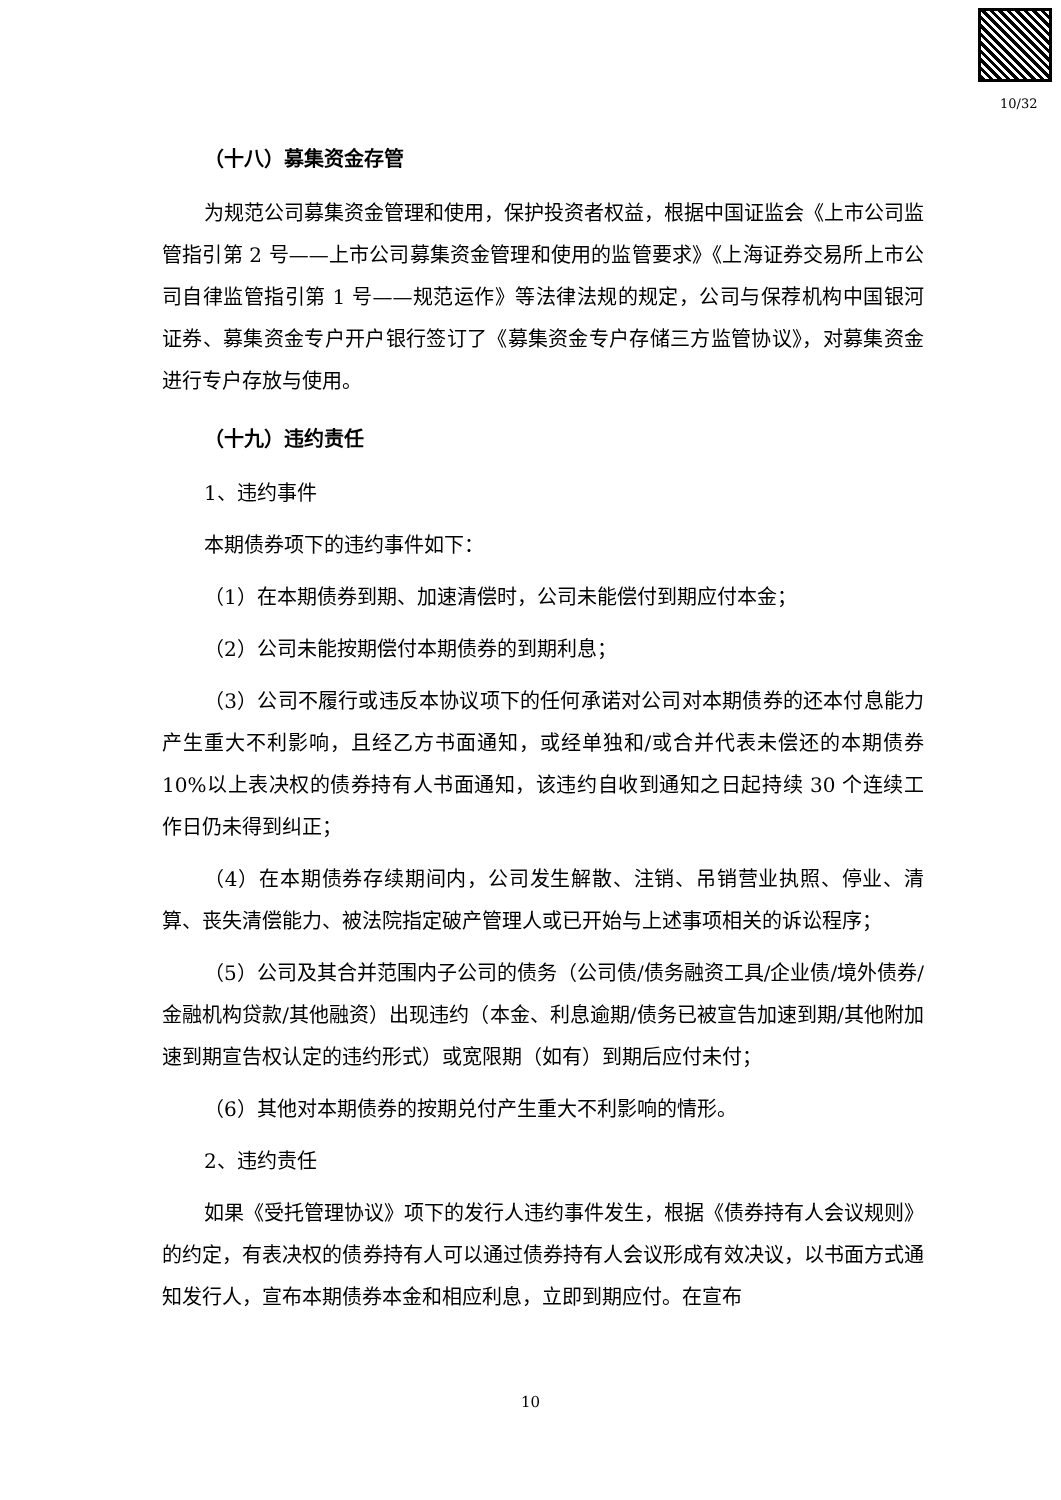10/32
（十八）募集资金存管
为规范公司募集资金管理和使用，保护投资者权益，根据中国证监会《上市公司监管指引第 2 号——上市公司募集资金管理和使用的监管要求》《上海证券交易所上市公司自律监管指引第 1 号——规范运作》等法律法规的规定，公司与保荐机构中国银河证券、募集资金专户开户银行签订了《募集资金专户存储三方监管协议》，对募集资金进行专户存放与使用。
（十九）违约责任
1、违约事件
本期债券项下的违约事件如下：
（1）在本期债券到期、加速清偿时，公司未能偿付到期应付本金；
（2）公司未能按期偿付本期债券的到期利息；
（3）公司不履行或违反本协议项下的任何承诺对公司对本期债券的还本付息能力产生重大不利影响，且经乙方书面通知，或经单独和/或合并代表未偿还的本期债券 10%以上表决权的债券持有人书面通知，该违约自收到通知之日起持续 30 个连续工作日仍未得到纠正；
（4）在本期债券存续期间内，公司发生解散、注销、吊销营业执照、停业、清算、丧失清偿能力、被法院指定破产管理人或已开始与上述事项相关的诉讼程序；
（5）公司及其合并范围内子公司的债务（公司债/债务融资工具/企业债/境外债券/金融机构贷款/其他融资）出现违约（本金、利息逾期/债务已被宣告加速到期/其他附加速到期宣告权认定的违约形式）或宽限期（如有）到期后应付未付；
（6）其他对本期债券的按期兑付产生重大不利影响的情形。
2、违约责任
如果《受托管理协议》项下的发行人违约事件发生，根据《债券持有人会议规则》的约定，有表决权的债券持有人可以通过债券持有人会议形成有效决议，以书面方式通知发行人，宣布本期债券本金和相应利息，立即到期应付。在宣布
10